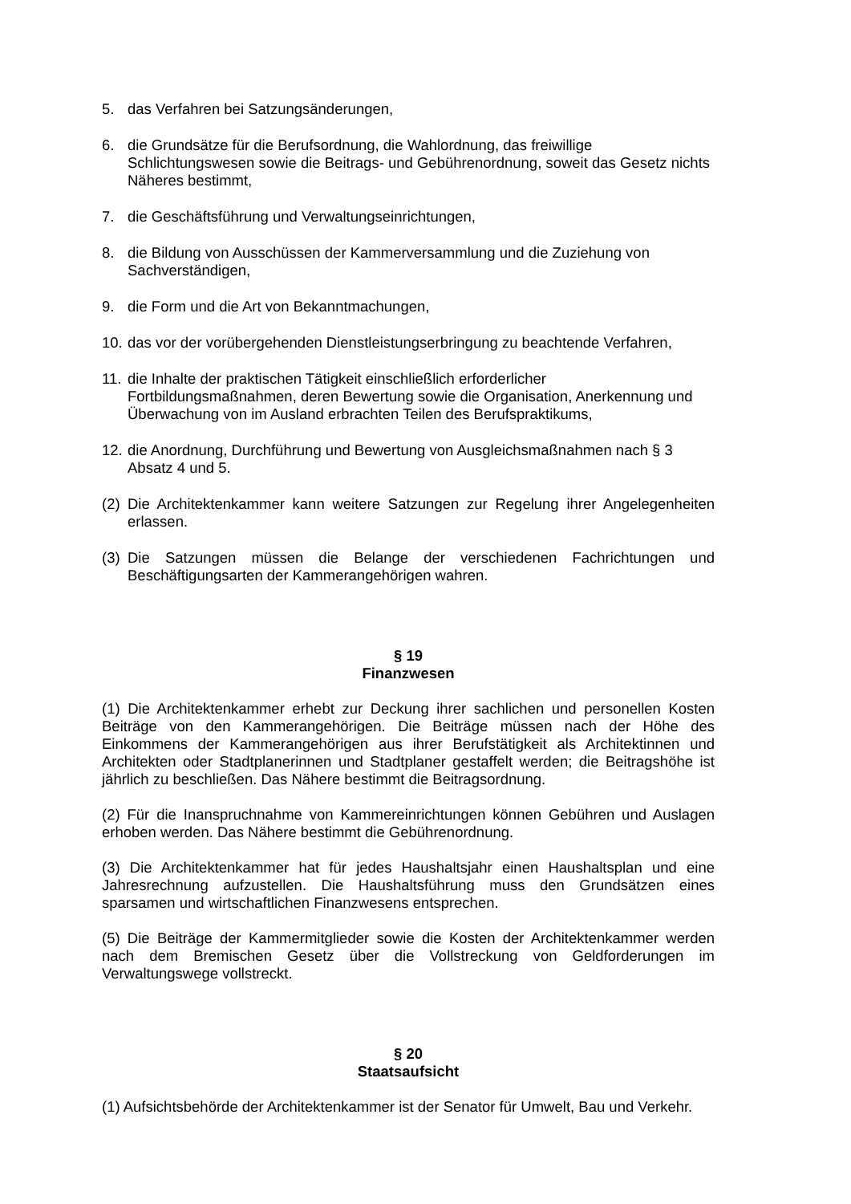5. das Verfahren bei Satzungsänderungen,
6. die Grundsätze für die Berufsordnung, die Wahlordnung, das freiwillige Schlichtungswesen sowie die Beitrags- und Gebührenordnung, soweit das Gesetz nichts Näheres bestimmt,
7. die Geschäftsführung und Verwaltungseinrichtungen,
8. die Bildung von Ausschüssen der Kammerversammlung und die Zuziehung von Sachverständigen,
9. die Form und die Art von Bekanntmachungen,
10. das vor der vorübergehenden Dienstleistungserbringung zu beachtende Verfahren,
11. die Inhalte der praktischen Tätigkeit einschließlich erforderlicher Fortbildungsmaßnahmen, deren Bewertung sowie die Organisation, Anerkennung und Überwachung von im Ausland erbrachten Teilen des Berufspraktikums,
12. die Anordnung, Durchführung und Bewertung von Ausgleichsmaßnahmen nach § 3 Absatz 4 und 5.
(2) Die Architektenkammer kann weitere Satzungen zur Regelung ihrer Angelegenheiten erlassen.
(3) Die Satzungen müssen die Belange der verschiedenen Fachrichtungen und Beschäftigungsarten der Kammerangehörigen wahren.
§ 19
Finanzwesen
(1) Die Architektenkammer erhebt zur Deckung ihrer sachlichen und personellen Kosten Beiträge von den Kammerangehörigen. Die Beiträge müssen nach der Höhe des Einkommens der Kammerangehörigen aus ihrer Berufstätigkeit als Architektinnen und Architekten oder Stadtplanerinnen und Stadtplaner gestaffelt werden; die Beitragshöhe ist jährlich zu beschließen. Das Nähere bestimmt die Beitragsordnung.
(2) Für die Inanspruchnahme von Kammereinrichtungen können Gebühren und Auslagen erhoben werden. Das Nähere bestimmt die Gebührenordnung.
(3) Die Architektenkammer hat für jedes Haushaltsjahr einen Haushaltsplan und eine Jahresrechnung aufzustellen. Die Haushaltsführung muss den Grundsätzen eines sparsamen und wirtschaftlichen Finanzwesens entsprechen.
(5) Die Beiträge der Kammermitglieder sowie die Kosten der Architektenkammer werden nach dem Bremischen Gesetz über die Vollstreckung von Geldforderungen im Verwaltungswege vollstreckt.
§ 20
Staatsaufsicht
(1) Aufsichtsbehörde der Architektenkammer ist der Senator für Umwelt, Bau und Verkehr.